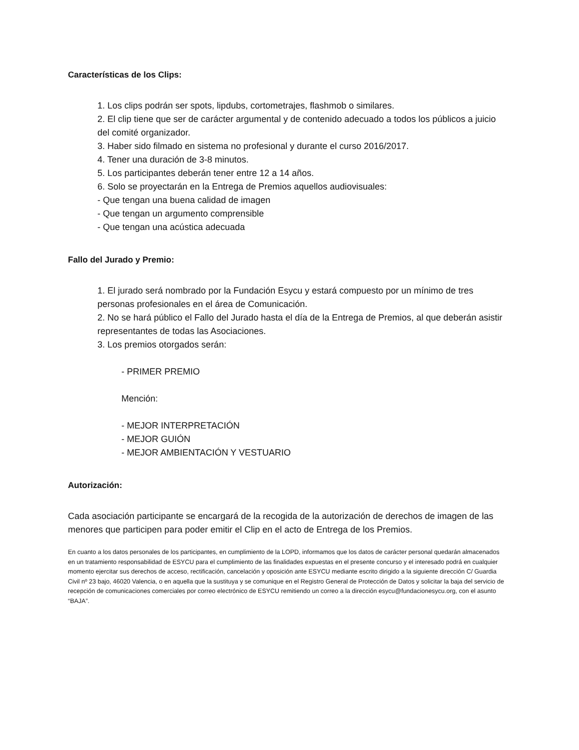Características de los Clips:
1. Los clips podrán ser spots, lipdubs, cortometrajes, flashmob o similares.
2. El clip tiene que ser de carácter argumental y de contenido adecuado a todos los públicos a juicio del comité organizador.
3. Haber sido filmado en sistema no profesional y durante el curso 2016/2017.
4. Tener una duración de 3-8 minutos.
5. Los participantes deberán tener entre 12 a 14 años.
6. Solo se proyectarán en la Entrega de Premios aquellos audiovisuales:
- Que tengan una buena calidad de imagen
- Que tengan un argumento comprensible
- Que tengan una acústica adecuada
Fallo del Jurado y Premio:
1. El jurado será nombrado por la Fundación Esycu y estará compuesto por un mínimo de tres personas profesionales en el área de Comunicación.
2. No se hará público el Fallo del Jurado hasta el día de la Entrega de Premios, al que deberán asistir representantes de todas las Asociaciones.
3. Los premios otorgados serán:
- PRIMER PREMIO
Mención:
- MEJOR INTERPRETACIÓN
- MEJOR GUIÓN
- MEJOR AMBIENTACIÓN Y VESTUARIO
Autorización:
Cada asociación participante se encargará de la recogida de la autorización de derechos de imagen de las menores que participen para poder emitir el Clip en el acto de Entrega de los Premios.
En cuanto a los datos personales de los participantes, en cumplimiento de la LOPD, informamos que los datos de carácter personal quedarán almacenados en un tratamiento responsabilidad de ESYCU para el cumplimiento de las finalidades expuestas en el presente concurso y el interesado podrá en cualquier momento ejercitar sus derechos de acceso, rectificación, cancelación y oposición ante ESYCU mediante escrito dirigido a la siguiente dirección C/ Guardia Civil nº 23 bajo, 46020 Valencia, o en aquella que la sustituya y se comunique en el Registro General de Protección de Datos y solicitar la baja del servicio de recepción de comunicaciones comerciales por correo electrónico de ESYCU remitiendo un correo a la dirección esycu@fundacionesycu.org, con el asunto “BAJA”.